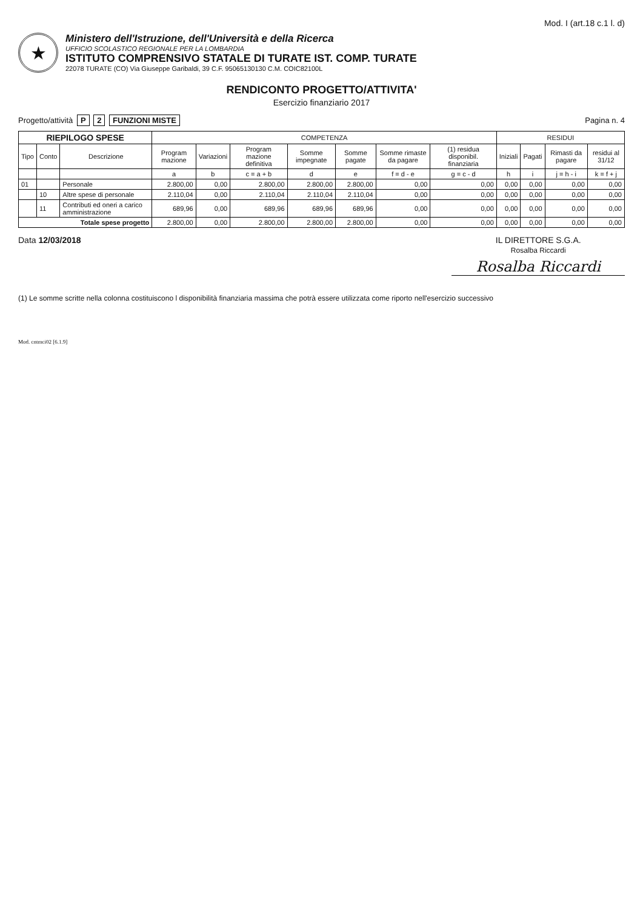Mod. I (art.18 c.1 l. d)
★
Ministero dell'Istruzione, dell'Università e della Ricerca
UFFICIO SCOLASTICO REGIONALE PER LA LOMBARDIA
ISTITUTO COMPRENSIVO STATALE DI TURATE IST. COMP. TURATE
22078 TURATE (CO) Via Giuseppe Garibaldi, 39 C.F. 95065130130 C.M. COIC82100L
RENDICONTO PROGETTO/ATTIVITA'
Esercizio finanziario 2017
Progetto/attività P 2 FUNZIONI MISTE
Pagina n. 4
| RIEPILOGO SPESE | | | COMPETENZA | | | | | | | RESIDUI | | | |
| --- | --- | --- | --- | --- | --- | --- | --- | --- | --- | --- | --- | --- | --- |
| Tipo | Conto | Descrizione | Program mazione | Variazioni | Program mazione definitiva | Somme impegnate | Somme pagate | Somme rimaste da pagare | (1) residua disponibil. finanziaria | Iniziali | Pagati | Rimasti da pagare | residui al 31/12 |
| | | | a | b | c = a + b | d | e | f = d - e | g = c - d | h | i | j = h - i | k = f + j |
| 01 | | Personale | 2.800,00 | 0,00 | 2.800,00 | 2.800,00 | 2.800,00 | 0,00 | 0,00 | 0,00 | 0,00 | 0,00 | 0,00 |
| | 10 | Altre spese di personale | 2.110,04 | 0,00 | 2.110,04 | 2.110,04 | 2.110,04 | 0,00 | 0,00 | 0,00 | 0,00 | 0,00 | 0,00 |
| | 11 | Contributi ed oneri a carico amministrazione | 689,96 | 0,00 | 689,96 | 689,96 | 689,96 | 0,00 | 0,00 | 0,00 | 0,00 | 0,00 | 0,00 |
| Totale spese progetto | | | 2.800,00 | 0,00 | 2.800,00 | 2.800,00 | 2.800,00 | 0,00 | 0,00 | 0,00 | 0,00 | 0,00 | 0,00 |
Data 12/03/2018 IL DIRETTORE S.G.A.
Rosalba Riccardi
Rosalba Riccardi
(1) Le somme scritte nella colonna costituiscono l disponibilità finanziaria massima che potrà essere utilizzata come riporto nell'esercizio successivo
Mod. cntmci02 [6.1.9]